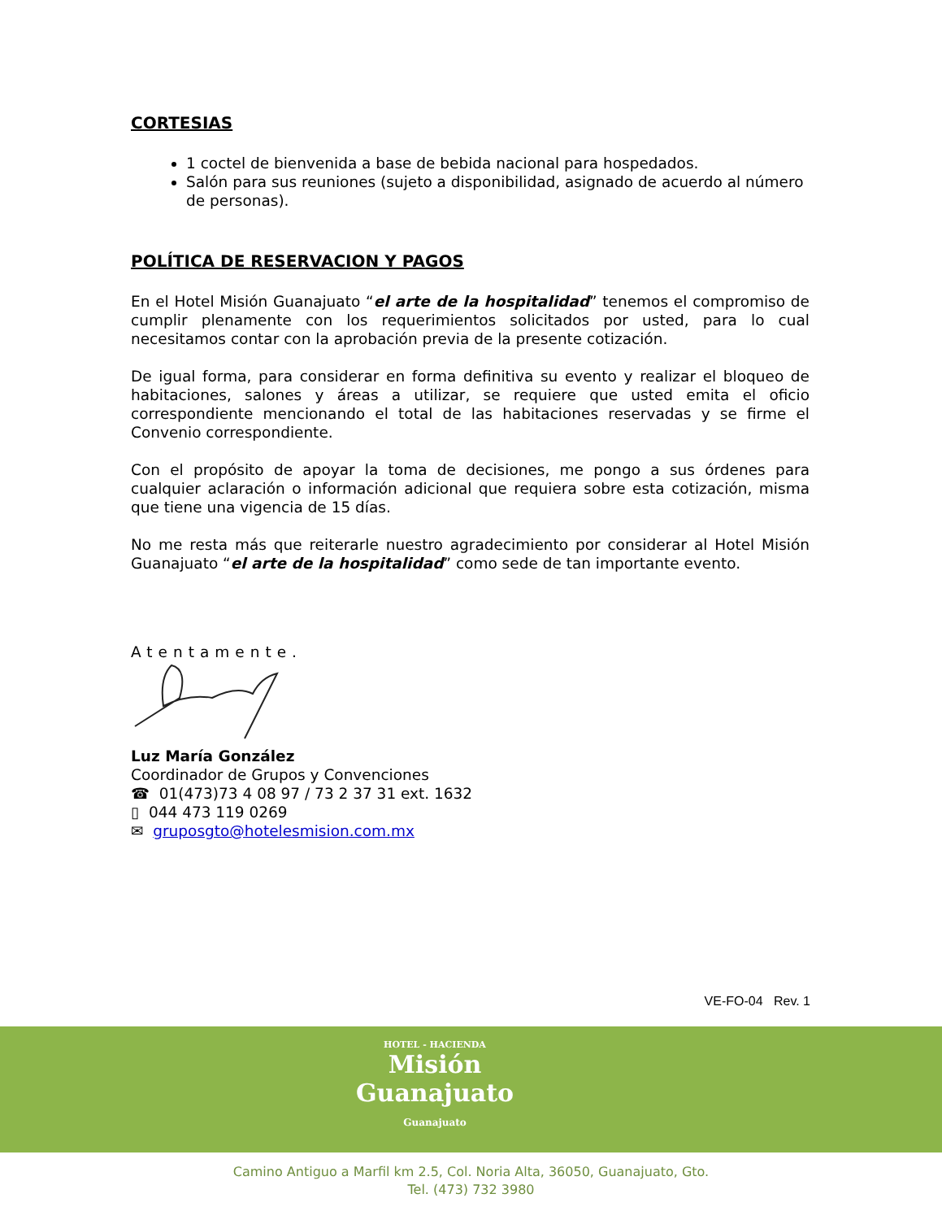CORTESIAS
1 coctel de bienvenida a base de bebida nacional para hospedados.
Salón para sus reuniones (sujeto a disponibilidad, asignado de acuerdo al número de personas).
POLÍTICA DE RESERVACION Y PAGOS
En el Hotel Misión Guanajuato “el arte de la hospitalidad” tenemos el compromiso de cumplir plenamente con los requerimientos solicitados por usted, para lo cual necesitamos contar con la aprobación previa de la presente cotización.
De igual forma, para considerar en forma definitiva su evento y realizar el bloqueo de habitaciones, salones y áreas a utilizar, se requiere que usted emita el oficio correspondiente mencionando el total de las habitaciones reservadas y se firme el Convenio correspondiente.
Con el propósito de apoyar la toma de decisiones, me pongo a sus órdenes para cualquier aclaración o información adicional que requiera sobre esta cotización, misma que tiene una vigencia de 15 días.
No me resta más que reiterarle nuestro agradecimiento por considerar al Hotel Misión Guanajuato “el arte de la hospitalidad” como sede de tan importante evento.
Atentamente.
Luz María González
Coordinador de Grupos y Convenciones
☎ 01(473)73 4 08 97 / 73 2 37 31 ext. 1632
▯ 044 473 119 0269
✉ gruposgto@hotelesmision.com.mx
VE-FO-04 Rev. 1
HOTEL - HACIENDA
Misión
Guanajuato
Guanajuato
Camino Antiguo a Marfil km 2.5, Col. Noria Alta, 36050, Guanajuato, Gto.
Tel. (473) 732 3980